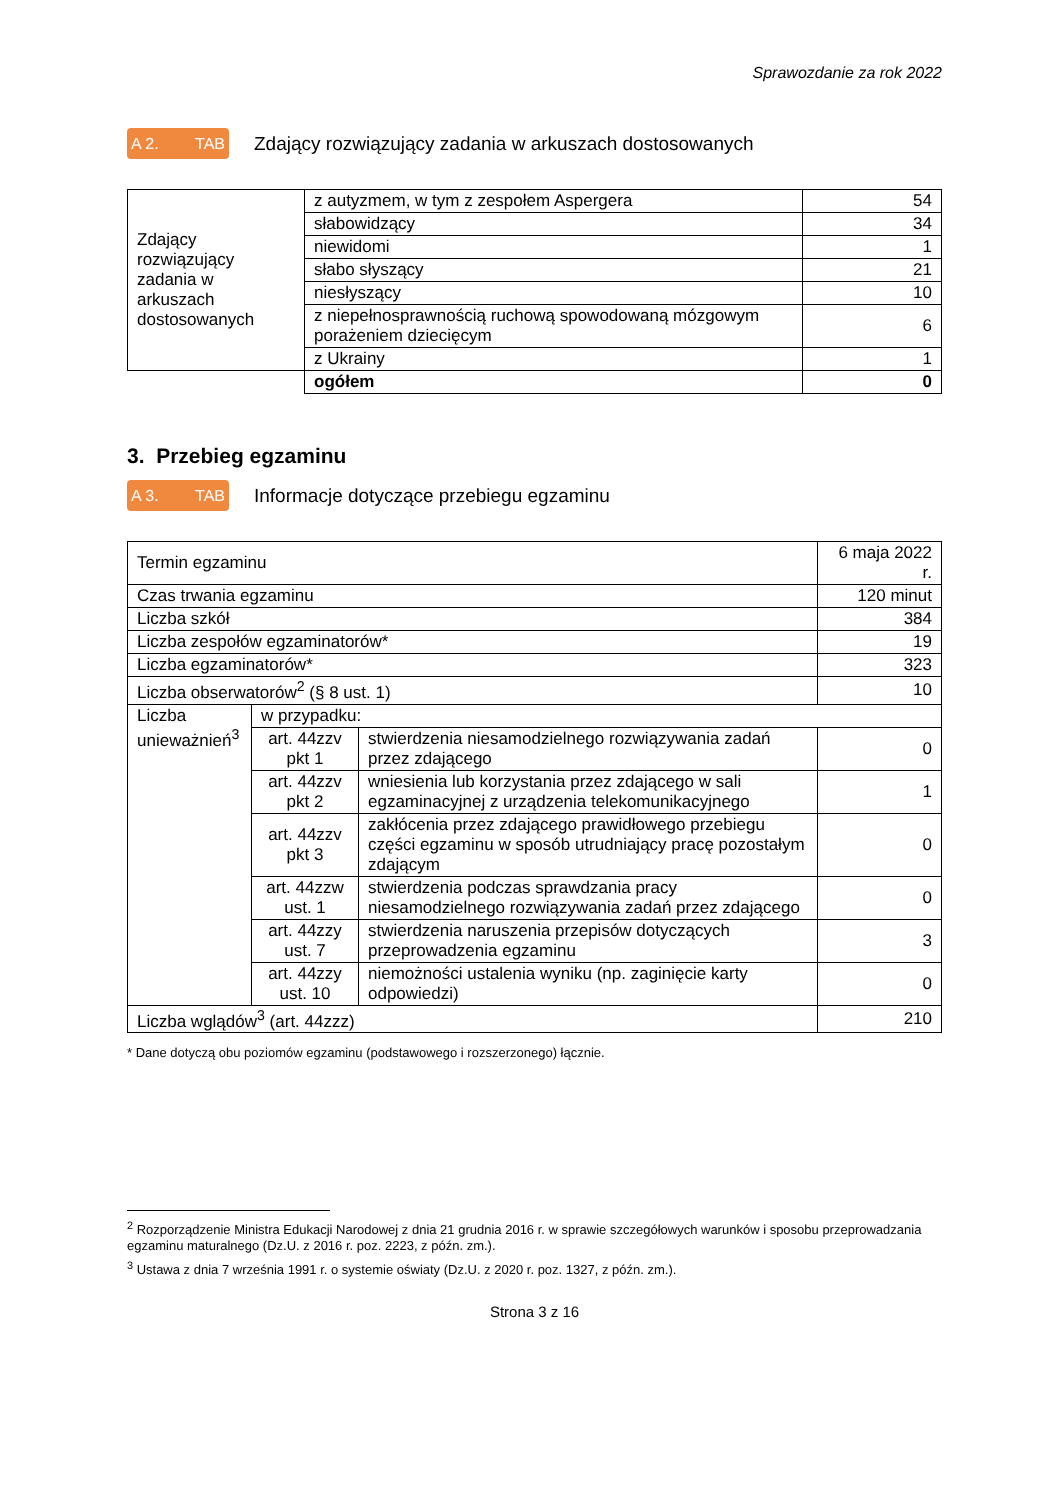Sprawozdanie za rok 2022
A 2. TAB Zdający rozwiązujący zadania w arkuszach dostosowanych
| Zdający rozwiązujący zadania w arkuszach dostosowanych | z autyzmem, w tym z zespołem Aspergera | 54 |
| | słabowidzący | 34 |
| | niewidomi | 1 |
| | słabo słyszący | 21 |
| | niesłyszący | 10 |
| | z niepełnosprawnością ruchową spowodowaną mózgowym porażeniem dziecięcym | 6 |
| | z Ukrainy | 1 |
| | ogółem | 0 |
3. Przebieg egzaminu
A 3. TAB Informacje dotyczące przebiegu egzaminu
| Termin egzaminu | | | 6 maja 2022 r. |
| Czas trwania egzaminu | | | 120 minut |
| Liczba szkół | | | 384 |
| Liczba zespołów egzaminatorów* | | | 19 |
| Liczba egzaminatorów* | | | 323 |
| Liczba obserwatorów<sup>2</sup> (§ 8 ust. 1) | | | 10 |
| Liczba unieważnień<sup>3</sup> | w przypadku: | | |
| | art. 44zzv pkt 1 | stwierdzenia niesamodzielnego rozwiązywania zadań przez zdającego | 0 |
| | art. 44zzv pkt 2 | wniesienia lub korzystania przez zdającego w sali egzaminacyjnej z urządzenia telekomunikacyjnego | 1 |
| | art. 44zzv pkt 3 | zakłócenia przez zdającego prawidłowego przebiegu części egzaminu w sposób utrudniający pracę pozostałym zdającym | 0 |
| | art. 44zzw ust. 1 | stwierdzenia podczas sprawdzania pracy niesamodzielnego rozwiązywania zadań przez zdającego | 0 |
| | art. 44zzy ust. 7 | stwierdzenia naruszenia przepisów dotyczących przeprowadzenia egzaminu | 3 |
| | art. 44zzy ust. 10 | niemożności ustalenia wyniku (np. zaginięcie karty odpowiedzi) | 0 |
| Liczba wglądów<sup>3</sup> (art. 44zzz) | | | 210 |
* Dane dotyczą obu poziomów egzaminu (podstawowego i rozszerzonego) łącznie.
<sup>2</sup> Rozporządzenie Ministra Edukacji Narodowej z dnia 21 grudnia 2016 r. w sprawie szczegółowych warunków i sposobu przeprowadzania egzaminu maturalnego (Dz.U. z 2016 r. poz. 2223, z późn. zm.).
<sup>3</sup> Ustawa z dnia 7 września 1991 r. o systemie oświaty (Dz.U. z 2020 r. poz. 1327, z późn. zm.).
Strona 3 z 16